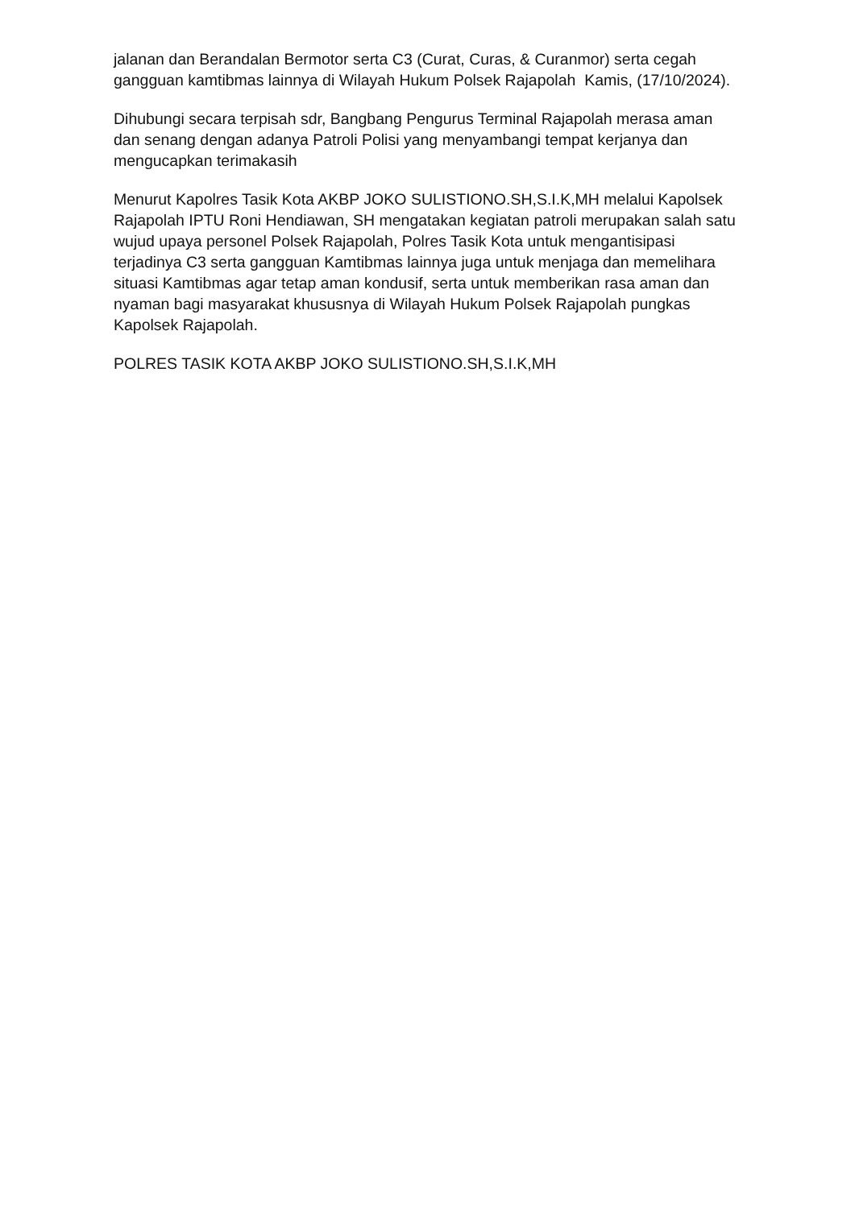jalanan dan Berandalan Bermotor serta C3 (Curat, Curas, & Curanmor) serta cegah gangguan kamtibmas lainnya di Wilayah Hukum Polsek Rajapolah Kamis, (17/10/2024).
Dihubungi secara terpisah sdr, Bangbang Pengurus Terminal Rajapolah merasa aman dan senang dengan adanya Patroli Polisi yang menyambangi tempat kerjanya dan mengucapkan terimakasih
Menurut Kapolres Tasik Kota AKBP JOKO SULISTIONO.SH,S.I.K,MH melalui Kapolsek Rajapolah IPTU Roni Hendiawan, SH mengatakan kegiatan patroli merupakan salah satu wujud upaya personel Polsek Rajapolah, Polres Tasik Kota untuk mengantisipasi terjadinya C3 serta gangguan Kamtibmas lainnya juga untuk menjaga dan memelihara situasi Kamtibmas agar tetap aman kondusif, serta untuk memberikan rasa aman dan nyaman bagi masyarakat khususnya di Wilayah Hukum Polsek Rajapolah pungkas Kapolsek Rajapolah.
POLRES TASIK KOTA AKBP JOKO SULISTIONO.SH,S.I.K,MH